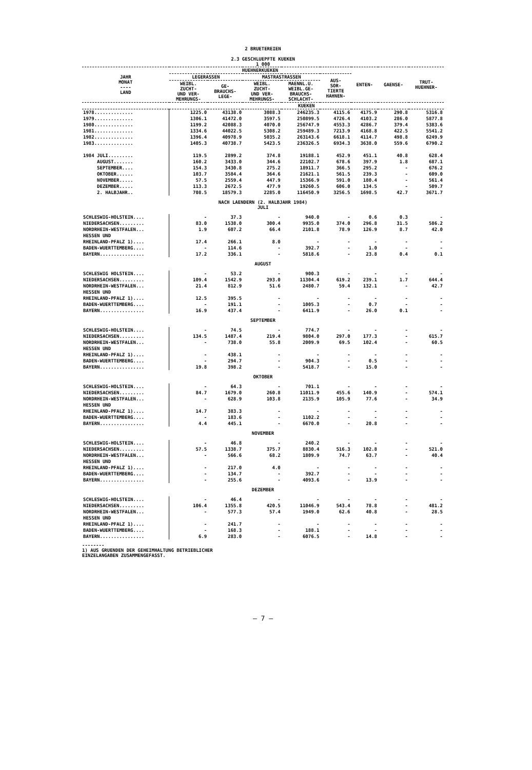2 BRUETEREIEN
2.3 GESCHLUEPFTE KUEKEN
1 000
| JAHR MONAT ---- LAND | HUEHNERKUEKEN | | | | | ENTEN- | GAENSE- | TRUT- HUEHNER- |
| --- | --- | --- | --- | --- | --- | --- | --- | --- |
| | LEGERASSEN | | MASTRASTRASSEN | | AUS- SOR- TIERTE HAHNEN- | | | |
| | WEIBL. ZUCHT- UND VER- MEHRUNGS- | GE- BRAUCHS- LEGE- | WEIBL. ZUCHT- UND VER- MEHRUNGS- | MAENNL.U. WEIBL.GE- BRAUCHS- SCHLACHT- | | | | |
| | KUEKEN | | | | | | | |
| 1978.............. | 1225.0 | 43138.0 | 3088.3 | 246235.3 | 4115.6 | 4175.9 | 290.8 | 5316.8 |
| 1979.............. | 1306.1 | 41472.0 | 3597.5 | 250899.5 | 4726.4 | 4103.2 | 286.0 | 5877.8 |
| 1980.............. | 1199.2 | 42088.3 | 4070.0 | 256747.9 | 4553.3 | 4286.7 | 379.4 | 5383.6 |
| 1981.............. | 1334.6 | 44022.5 | 5308.2 | 259489.3 | 7213.9 | 4168.8 | 422.5 | 5541.2 |
| 1982.............. | 1396.4 | 40978.9 | 5035.2 | 263143.6 | 6618.1 | 4114.7 | 498.8 | 6249.9 |
| 1983.............. | 1405.3 | 40738.7 | 5423.5 | 236326.5 | 6934.3 | 3638.0 | 559.6 | 6790.2 |
| 1984 JULI......... | 119.5 | 2899.2 | 374.8 | 19188.1 | 452.9 | 451.1 | 40.8 | 628.4 |
| AUGUST....... | 160.2 | 3433.0 | 344.6 | 22102.7 | 678.6 | 397.9 | 1.8 | 687.1 |
| SEPTEMBER.... | 154.3 | 3430.8 | 275.2 | 18911.7 | 366.5 | 295.2 | - | 676.2 |
| OKTOBER...... | 103.7 | 3584.4 | 364.6 | 21621.1 | 561.5 | 239.3 | - | 609.0 |
| NOVEMBER..... | 57.5 | 2559.4 | 447.9 | 15366.9 | 591.0 | 180.4 | - | 561.4 |
| DEZEMBER..... | 113.3 | 2672.5 | 477.9 | 19260.5 | 606.0 | 134.5 | - | 509.7 |
| 2. HALBJAHR.. | 708.5 | 18579.3 | 2285.0 | 116450.9 | 3256.5 | 1698.5 | 42.7 | 3671.7 |
| NACH LAENDERN (2. HALBJAHR 1984) JULI | | | | | | | | |
| SCHLESWIG-HOLSTEIN.... | - | 37.3 | - | 940.0 | - | 0.6 | 0.3 | - |
| NIEDERSACHSEN......... | 83.0 | 1538.0 | 300.4 | 9935.0 | 374.0 | 296.8 | 31.5 | 586.2 |
| NORDRHEIN-WESTFALEN... | 1.9 | 607.2 | 66.4 | 2101.8 | 78.9 | 126.9 | 8.7 | 42.0 |
| HESSEN UND | | | | | | | | |
| RHEINLAND-PFALZ 1).... | 17.4 | 266.1 | 8.0 | - | - | - | - | - |
| BADEN-WUERTTEMBERG.... | - | 114.6 | - | 392.7 | - | 1.0 | - | - |
| BAYERN................ | 17.2 | 336.1 | - | 5818.6 | - | 23.8 | 0.4 | 0.1 |
| AUGUST | | | | | | | | |
| SCHLESWIG HOLSTEIN.... | - | 53.2 | - | 900.3 | - | - | - | - |
| NIEDERSACHSEN......... | 109.4 | 1542.9 | 293.0 | 11304.4 | 619.2 | 239.1 | 1.7 | 644.4 |
| NORDRHEIN-WESTFALEN... | 21.4 | 812.9 | 51.6 | 2480.7 | 59.4 | 132.1 | - | 42.7 |
| HESSEN UND | | | | | | | | |
| RHEINLAND-PFALZ 1).... | 12.5 | 395.5 | - | - | - | - | - | - |
| BADEN-WUERTTEMBERG.... | - | 191.1 | - | 1005.3 | - | 0.7 | - | - |
| BAYERN................ | 16.9 | 437.4 | - | 6411.9 | - | 26.0 | 0.1 | - |
| SEPTEMBER | | | | | | | | |
| SCHLESWIG-HOLSTEIN.... | - | 74.5 | - | 774.7 | - | - | - | - |
| NIEDERSACHSEN......... | 134.5 | 1487.4 | 219.4 | 9804.0 | 297.0 | 177.3 | - | 615.7 |
| NORDRHEIN-WESTFALEN... | - | 738.0 | 55.8 | 2009.9 | 69.5 | 102.4 | - | 60.5 |
| HESSEN UND | | | | | | | | |
| RHEINLAND-PFALZ 1).... | - | 438.1 | - | - | - | - | - | - |
| BADEN-WUERTTEMBERG.... | - | 294.7 | - | 904.3 | - | 0.5 | - | - |
| BAYERN................ | 19.8 | 398.2 | - | 5418.7 | - | 15.0 | - | - |
| OKTOBER | | | | | | | | |
| SCHLESWIG-HOLSTEIN.... | - | 64.3 | - | 701.1 | - | - | - | - |
| NIEDERSACHSEN......... | 84.7 | 1679.0 | 260.8 | 11011.9 | 455.6 | 140.9 | - | 574.1 |
| NORDRHEIN-WESTFALEN... | - | 628.9 | 103.8 | 2135.9 | 105.9 | 77.6 | - | 34.9 |
| HESSEN UND | | | | | | | | |
| RHEINLAND-PFALZ 1).... | 14.7 | 383.3 | - | - | - | - | - | - |
| BADEN-WUERTTEMBERG.... | - | 183.6 | - | 1102.2 | - | - | - | - |
| BAYERN................ | 4.4 | 445.1 | - | 6670.0 | - | 20.8 | - | - |
| NOVEMBER | | | | | | | | |
| SCHLESWIG-HOLSTEIN.... | - | 46.8 | - | 240.2 | - | - | - | - |
| NIEDERSACHSEN......... | 57.5 | 1338.7 | 375.7 | 8830.4 | 516.3 | 102.8 | - | 521.0 |
| NORDRHEIN-WESTFALEN... | - | 566.6 | 68.2 | 1809.9 | 74.7 | 63.7 | - | 40.4 |
| HESSEN UND | | | | | | | | |
| RHEINLAND-PFALZ 1).... | - | 217.0 | 4.0 | - | - | - | - | - |
| BADEN-WUERTTEMBERG.... | - | 134.7 | - | 392.7 | - | - | - | - |
| BAYERN................ | - | 255.6 | - | 4093.6 | - | 13.9 | - | - |
| DEZEMBER | | | | | | | | |
| SCHLESWIG-HOLSTEIN.... | - | 46.4 | - | - | - | - | - | - |
| NIEDERSACHSEN......... | 106.4 | 1355.8 | 420.5 | 11046.9 | 543.4 | 78.8 | - | 481.2 |
| NORDRHEIN-WESTFALEN... | - | 577.3 | 57.4 | 1949.0 | 62.6 | 40.8 | - | 28.5 |
| HESSEN UND | | | | | | | | |
| RHEINLAND-PFALZ 1).... | - | 241.7 | - | - | - | - | - | - |
| BADEN-WUERTTEMBERG.... | - | 168.3 | - | 188.1 | - | - | - | - |
| BAYERN................ | 6.9 | 283.0 | - | 6076.5 | - | 14.8 | - | - |
--------
1) AUS GRUENDEN DER GEHEIMHALTUNG BETRIEBLICHER
EINZELANGABEN ZUSAMMENGEFASST.
– 7 –